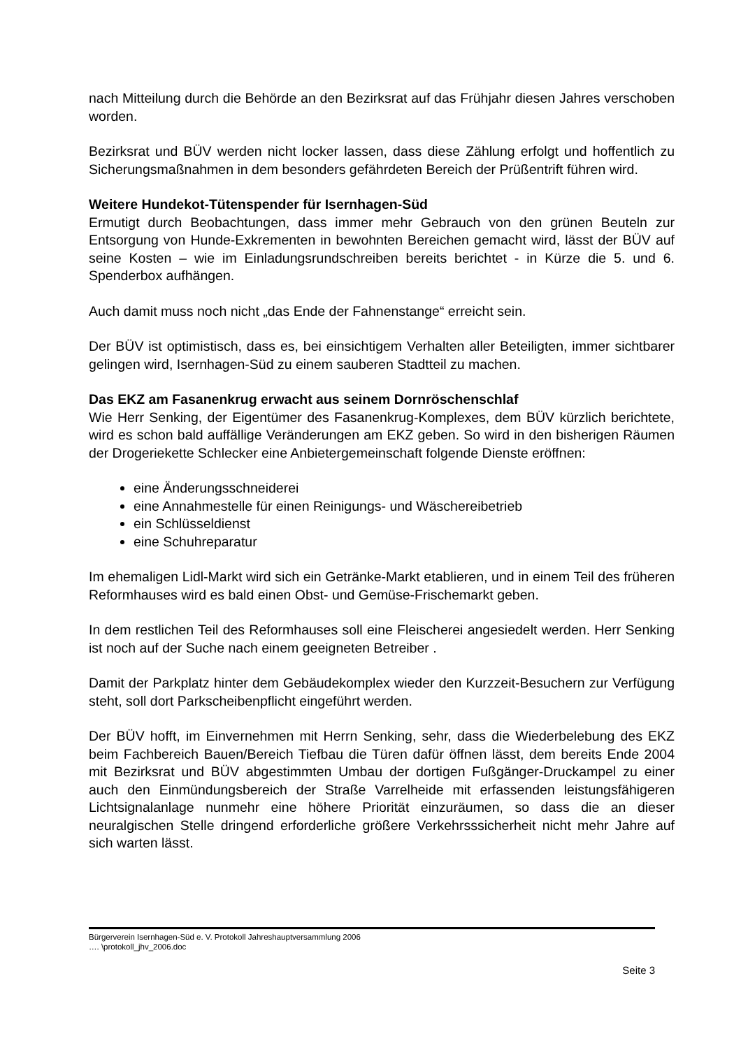nach Mitteilung durch die Behörde an den Bezirksrat auf das Frühjahr diesen Jahres verschoben worden.
Bezirksrat und BÜV werden nicht locker lassen, dass diese Zählung erfolgt und hoffentlich zu Sicherungsmaßnahmen in dem besonders gefährdeten Bereich der Prüßentrift führen wird.
Weitere Hundekot-Tütenspender für Isernhagen-Süd
Ermutigt durch Beobachtungen, dass immer mehr Gebrauch von den grünen Beuteln zur Entsorgung von Hunde-Exkrementen in bewohnten Bereichen gemacht wird, lässt der BÜV auf seine Kosten – wie im Einladungsrundschreiben bereits berichtet - in Kürze die 5. und 6. Spenderbox aufhängen.
Auch damit muss noch nicht „das Ende der Fahnenstange“ erreicht sein.
Der BÜV ist optimistisch, dass es, bei einsichtigem Verhalten aller Beteiligten, immer sichtbarer gelingen wird, Isernhagen-Süd zu einem sauberen Stadtteil zu machen.
Das EKZ am Fasanenkrug erwacht aus seinem Dornröschenschlaf
Wie Herr Senking, der Eigentümer des Fasanenkrug-Komplexes, dem BÜV kürzlich berichtete, wird es schon bald auffällige Veränderungen am EKZ geben. So wird in den bisherigen Räumen der Drogeriekette Schlecker eine Anbietergemeinschaft folgende Dienste eröffnen:
eine Änderungsschneiderei
eine Annahmestelle für einen Reinigungs- und Wäschereibetrieb
ein Schlüsseldienst
eine Schuhreparatur
Im ehemaligen Lidl-Markt wird sich ein Getränke-Markt etablieren, und in einem Teil des früheren Reformhauses wird es bald einen Obst- und Gemüse-Frischemarkt geben.
In dem restlichen Teil des Reformhauses soll eine Fleischerei angesiedelt werden. Herr Senking ist noch auf der Suche nach einem geeigneten Betreiber .
Damit der Parkplatz hinter dem Gebäudekomplex wieder den Kurzzeit-Besuchern zur Verfügung steht, soll dort Parkscheibenpflicht eingeführt werden.
Der BÜV hofft, im Einvernehmen mit Herrn Senking, sehr, dass die Wiederbelebung des EKZ beim Fachbereich Bauen/Bereich Tiefbau die Türen dafür öffnen lässt, dem bereits Ende 2004 mit Bezirksrat und BÜV abgestimmten Umbau der dortigen Fußgänger-Druckampel zu einer auch den Einmündungsbereich der Straße Varrelheide mit erfassenden leistungsfähigeren Lichtsignalanlage nunmehr eine höhere Priorität einzuräumen, so dass die an dieser neuralgischen Stelle dringend erforderliche größere Verkehrsssicherheit nicht mehr Jahre auf sich warten lässt.
Bürgerverein Isernhagen-Süd e. V. Protokoll Jahreshauptversammlung 2006
…. \protokoll_jhv_2006.doc
Seite 3